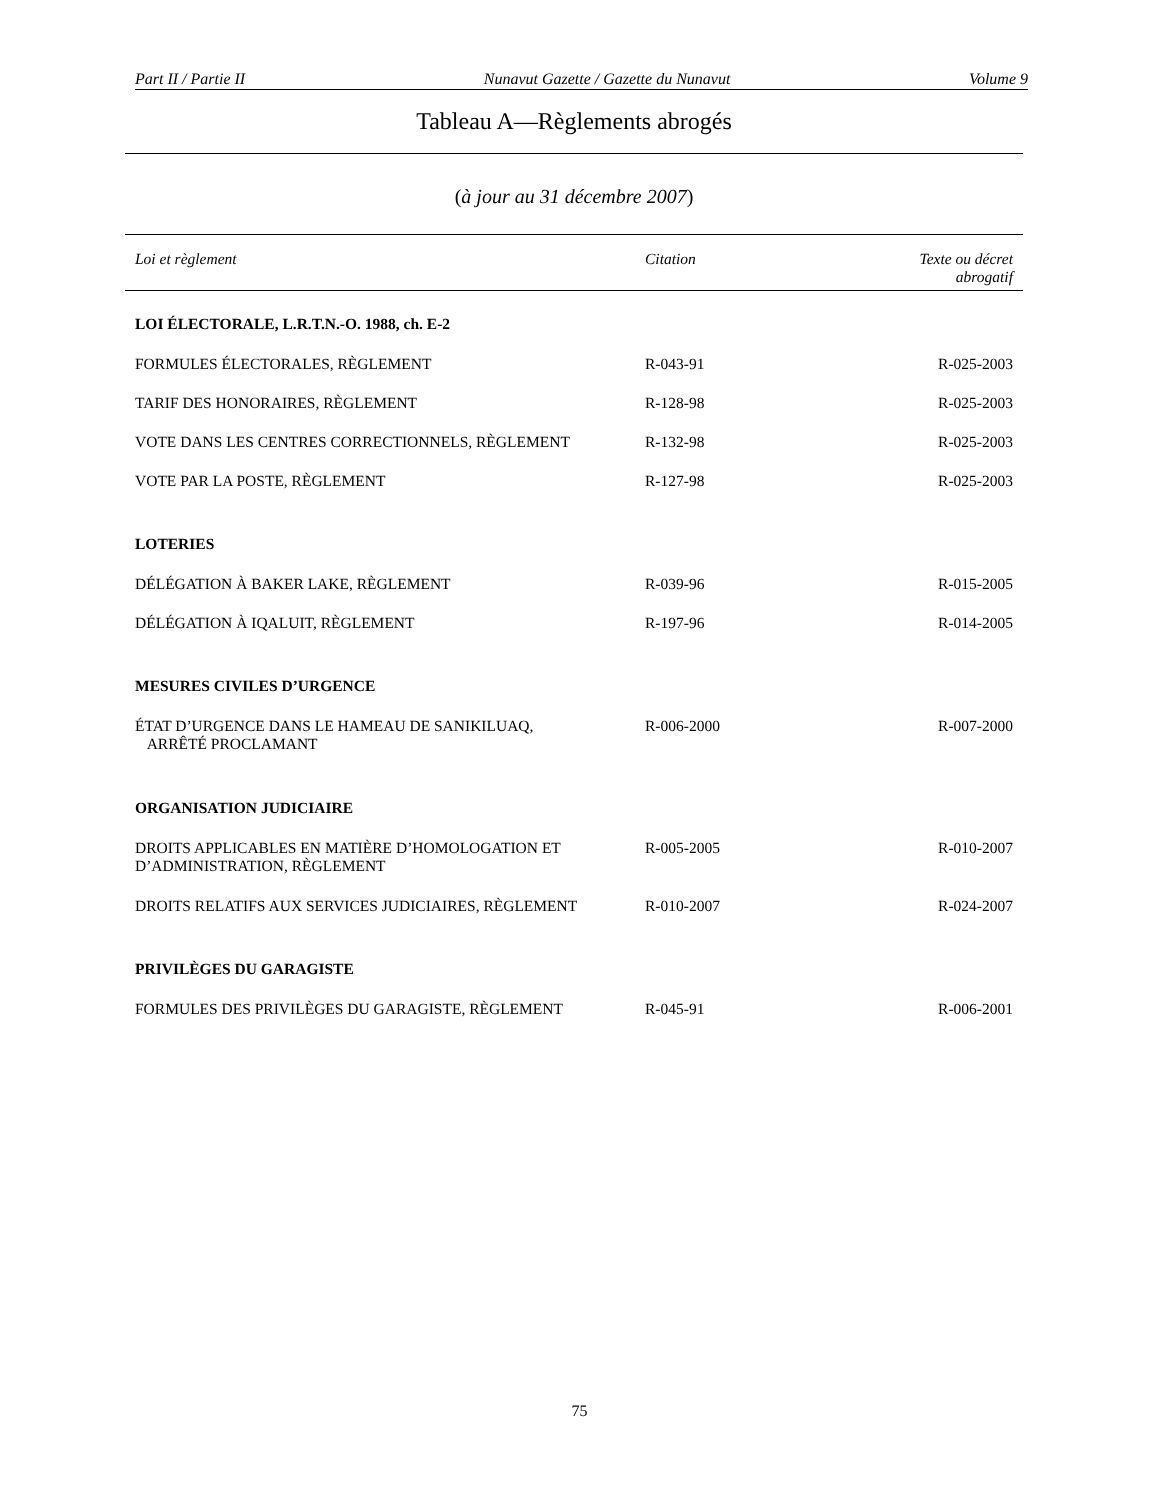Part II / Partie II Nunavut Gazette / Gazette du Nunavut Volume 9
Tableau A—Règlements abrogés
(à jour au 31 décembre 2007)
| Loi et règlement | Citation | Texte ou décret abrogatif |
| --- | --- | --- |
| LOI ÉLECTORALE, L.R.T.N.-O. 1988, ch. E-2 | | |
| FORMULES ÉLECTORALES, RÈGLEMENT | R-043-91 | R-025-2003 |
| TARIF DES HONORAIRES, RÈGLEMENT | R-128-98 | R-025-2003 |
| VOTE DANS LES CENTRES CORRECTIONNELS, RÈGLEMENT | R-132-98 | R-025-2003 |
| VOTE PAR LA POSTE, RÈGLEMENT | R-127-98 | R-025-2003 |
| LOTERIES | | |
| DÉLÉGATION À BAKER LAKE, RÈGLEMENT | R-039-96 | R-015-2005 |
| DÉLÉGATION À IQALUIT, RÈGLEMENT | R-197-96 | R-014-2005 |
| MESURES CIVILES D’URGENCE | | |
| ÉTAT D’URGENCE DANS LE HAMEAU DE SANIKILUAQ, ARRÊTÉ PROCLAMANT | R-006-2000 | R-007-2000 |
| ORGANISATION JUDICIAIRE | | |
| DROITS APPLICABLES EN MATIÈRE D’HOMOLOGATION ET D’ADMINISTRATION, RÈGLEMENT | R-005-2005 | R-010-2007 |
| DROITS RELATIFS AUX SERVICES JUDICIAIRES, RÈGLEMENT | R-010-2007 | R-024-2007 |
| PRIVILÈGES DU GARAGISTE | | |
| FORMULES DES PRIVILÈGES DU GARAGISTE, RÈGLEMENT | R-045-91 | R-006-2001 |
75